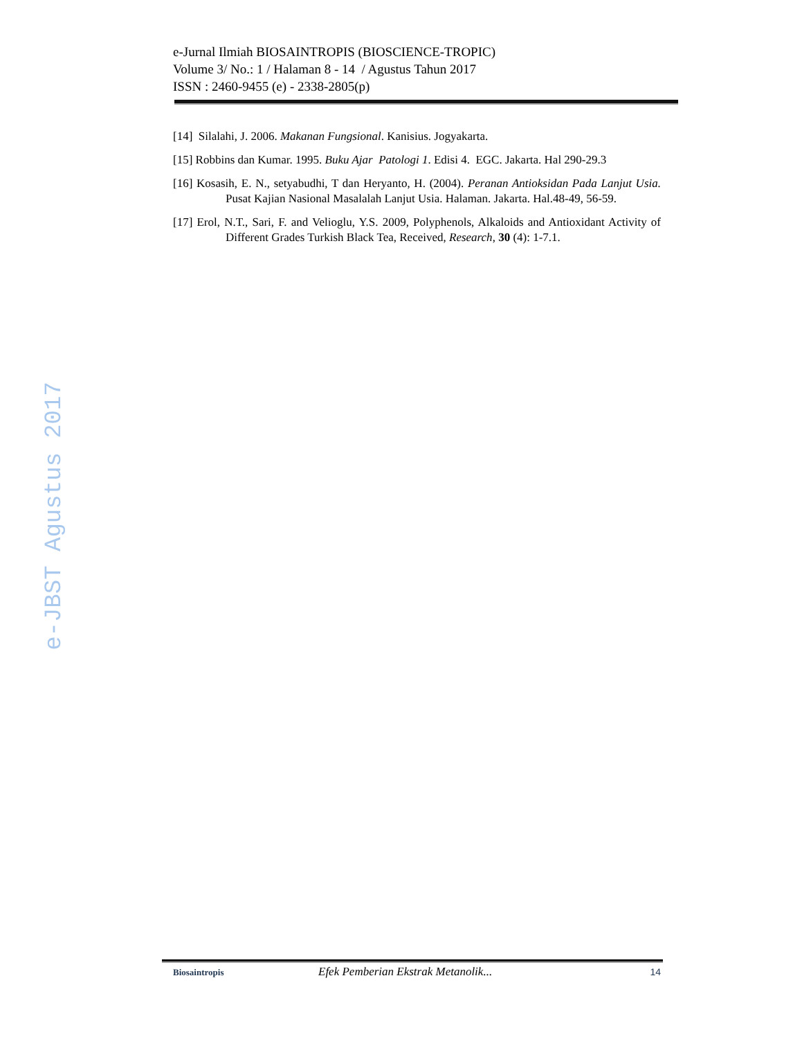e-JBST Agustus 2017
e-Jurnal Ilmiah BIOSAINTROPIS (BIOSCIENCE-TROPIC)
Volume 3/ No.: 1 / Halaman 8 - 14 / Agustus Tahun 2017
ISSN : 2460-9455 (e) - 2338-2805(p)
[14] Silalahi, J. 2006. Makanan Fungsional. Kanisius. Jogyakarta.
[15] Robbins dan Kumar. 1995. Buku Ajar Patologi 1. Edisi 4. EGC. Jakarta. Hal 290-29.3
[16] Kosasih, E. N., setyabudhi, T dan Heryanto, H. (2004). Peranan Antioksidan Pada Lanjut Usia. Pusat Kajian Nasional Masalalah Lanjut Usia. Halaman. Jakarta. Hal.48-49, 56-59.
[17] Erol, N.T., Sari, F. and Velioglu, Y.S. 2009, Polyphenols, Alkaloids and Antioxidant Activity of Different Grades Turkish Black Tea, Received, Research, 30 (4): 1-7.1.
Biosaintropis Efek Pemberian Ekstrak Metanolik... 14